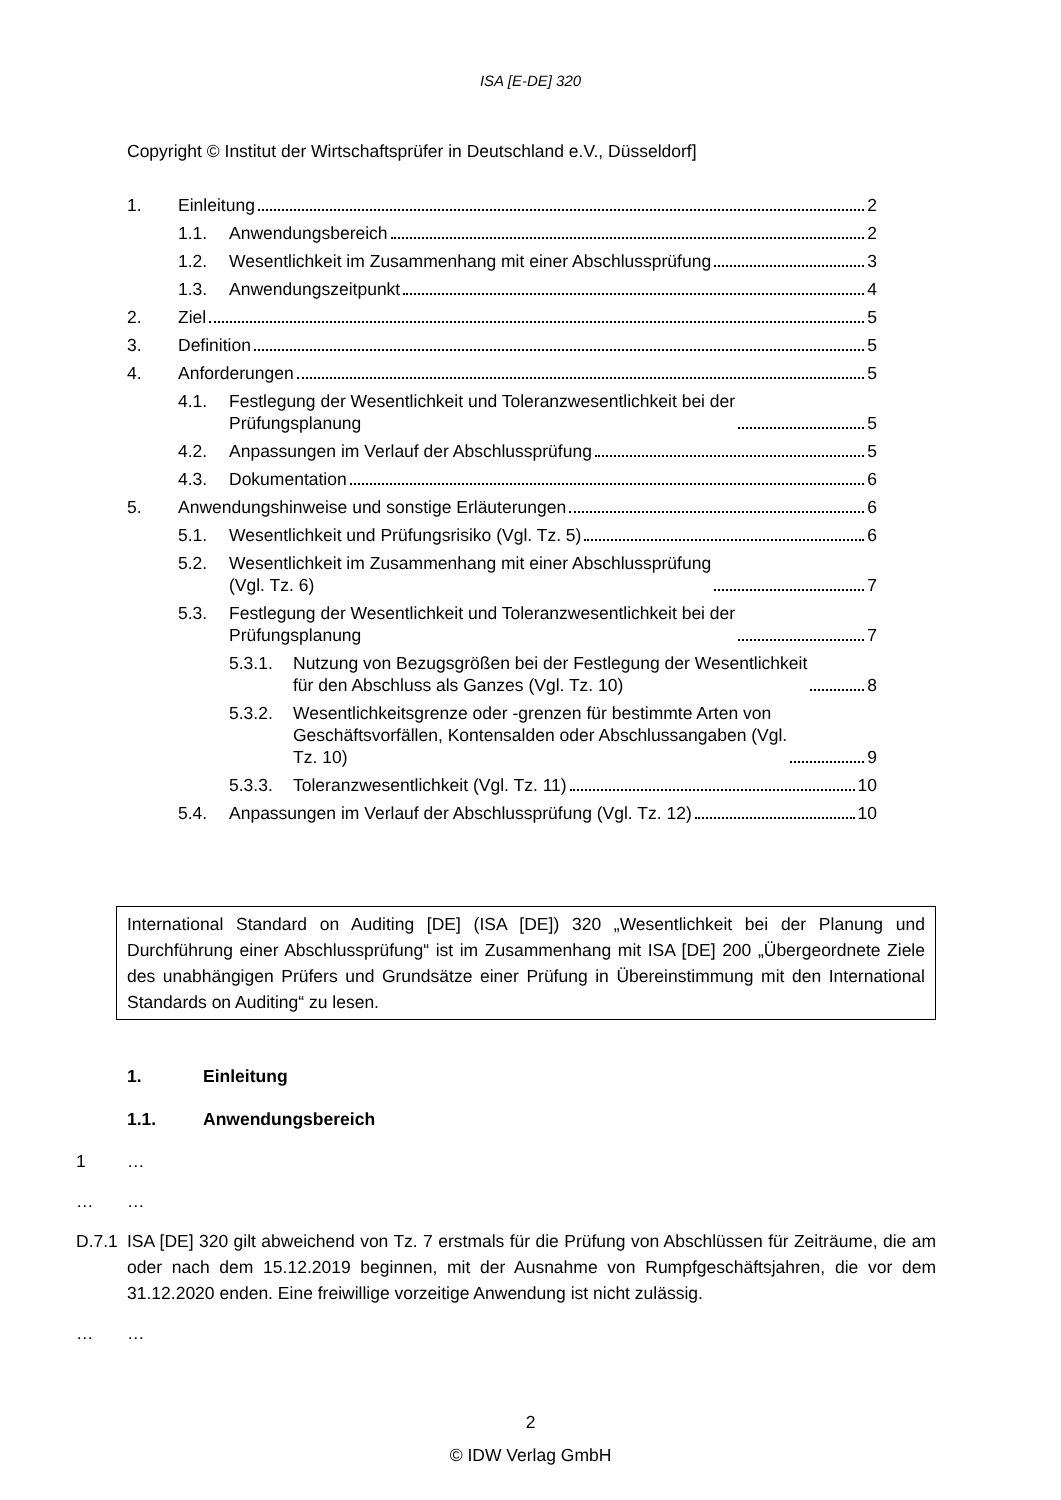ISA [E-DE] 320
Copyright © Institut der Wirtschaftsprüfer in Deutschland e.V., Düsseldorf]
1.
Einleitung 2
1.1.
Anwendungsbereich 2
1.2.
Wesentlichkeit im Zusammenhang mit einer Abschlussprüfung 3
1.3.
Anwendungszeitpunkt 4
2.
Ziel 5
3.
Definition 5
4.
Anforderungen 5
4.1.
Festlegung der Wesentlichkeit und Toleranzwesentlichkeit bei der
Prüfungsplanung 5
4.2.
Anpassungen im Verlauf der Abschlussprüfung 5
4.3.
Dokumentation 6
5.
Anwendungshinweise und sonstige Erläuterungen 6
5.1.
Wesentlichkeit und Prüfungsrisiko (Vgl. Tz. 5) 6
5.2.
Wesentlichkeit im Zusammenhang mit einer Abschlussprüfung
(Vgl. Tz. 6) 7
5.3.
Festlegung der Wesentlichkeit und Toleranzwesentlichkeit bei der
Prüfungsplanung 7
5.3.1.
Nutzung von Bezugsgrößen bei der Festlegung der Wesentlichkeit
für den Abschluss als Ganzes (Vgl. Tz. 10) 8
5.3.2.
Wesentlichkeitsgrenze oder -grenzen für bestimmte Arten von
Geschäftsvorfällen, Kontensalden oder Abschlussangaben (Vgl.
Tz. 10) 9
5.3.3.
Toleranzwesentlichkeit (Vgl. Tz. 11) 10
5.4.
Anpassungen im Verlauf der Abschlussprüfung (Vgl. Tz. 12) 10
International Standard on Auditing [DE] (ISA [DE]) 320 „Wesentlichkeit bei der Planung und Durchführung einer Abschlussprüfung“ ist im Zusammenhang mit ISA [DE] 200 „Übergeord­nete Ziele des unabhängigen Prüfers und Grundsätze einer Prüfung in Übereinstimmung mit den International Standards on Auditing“ zu lesen.
1. Einleitung
1.1. Anwendungsbereich
1 …
… …
D.7.1 ISA [DE] 320 gilt abweichend von Tz. 7 erstmals für die Prüfung von Abschlüssen für Zeit­räume, die am oder nach dem 15.12.2019 beginnen, mit der Ausnahme von Rumpfgeschäfts­jahren, die vor dem 31.12.2020 enden. Eine freiwillige vorzeitige Anwendung ist nicht zulässig.
… …
2
© IDW Verlag GmbH